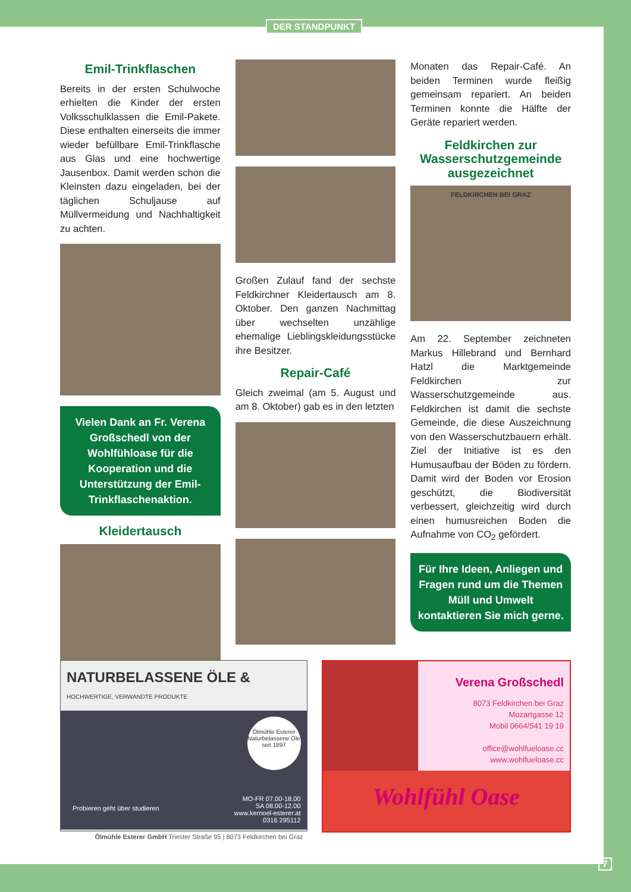DER STANDPUNKT
Emil-Trinkflaschen
Bereits in der ersten Schulwoche erhielten die Kinder der ersten Volksschulklassen die Emil-Pakete. Diese enthalten einerseits die immer wieder befüllbare Emil-Trinkflasche aus Glas und eine hochwertige Jausenbox. Damit werden schon die Kleinsten dazu eingeladen, bei der täglichen Schuljause auf Müllvermeidung und Nachhaltigkeit zu achten.
Vielen Dank an Fr. Verena Großschedl von der Wohlfühloase für die Kooperation und die Unterstützung der Emil-Trinkflaschenaktion.
Kleidertausch
Großen Zulauf fand der sechste Feldkirchner Kleidertausch am 8. Oktober. Den ganzen Nachmittag über wechselten unzählige ehemalige Lieblingskleidungsstücke ihre Besitzer.
Repair-Café
Gleich zweimal (am 5. August und am 8. Oktober) gab es in den letzten
Monaten das Repair-Café. An beiden Terminen wurde fleißig gemeinsam repariert. An beiden Terminen konnte die Hälfte der Geräte repariert werden.
Feldkirchen zur Wasserschutzgemeinde ausgezeichnet
FELDKIRCHEN BEI GRAZ
Am 22. September zeichneten Markus Hillebrand und Bernhard Hatzl die Marktgemeinde Feldkirchen zur Wasserschutzgemeinde aus. Feldkirchen ist damit die sechste Gemeinde, die diese Auszeichnung von den Wasserschutzbauern erhält. Ziel der Initiative ist es den Humusaufbau der Böden zu fördern. Damit wird der Boden vor Erosion geschützt, die Biodiversität verbessert, gleichzeitig wird durch einen humusreichen Boden die Aufnahme von CO<sub>2</sub> gefördert.
Für Ihre Ideen, Anliegen und Fragen rund um die Themen Müll und Umwelt kontaktieren Sie mich gerne.
NATURBELASSENE ÖLE & HOCHWERTIGE, VERWANDTE PRODUKTE
Ölmühle Esterer
Naturbelassene Öle seit 1897
Probieren geht über studieren
MO-FR 07.00-18.00
SA 08.00-12.00
www.kernoel-esterer.at
0316 295112
Ölmühle Esterer GmbH Triester Straße 95 | 8073 Feldkirchen bei Graz
Verena Großschedl
8073 Feldkirchen bei Graz
Mozartgasse 12
Mobil 0664/541 19 19
office@wohlfueloase.cc
www.wohlfueloase.cc
Wohlfühl Oase
7